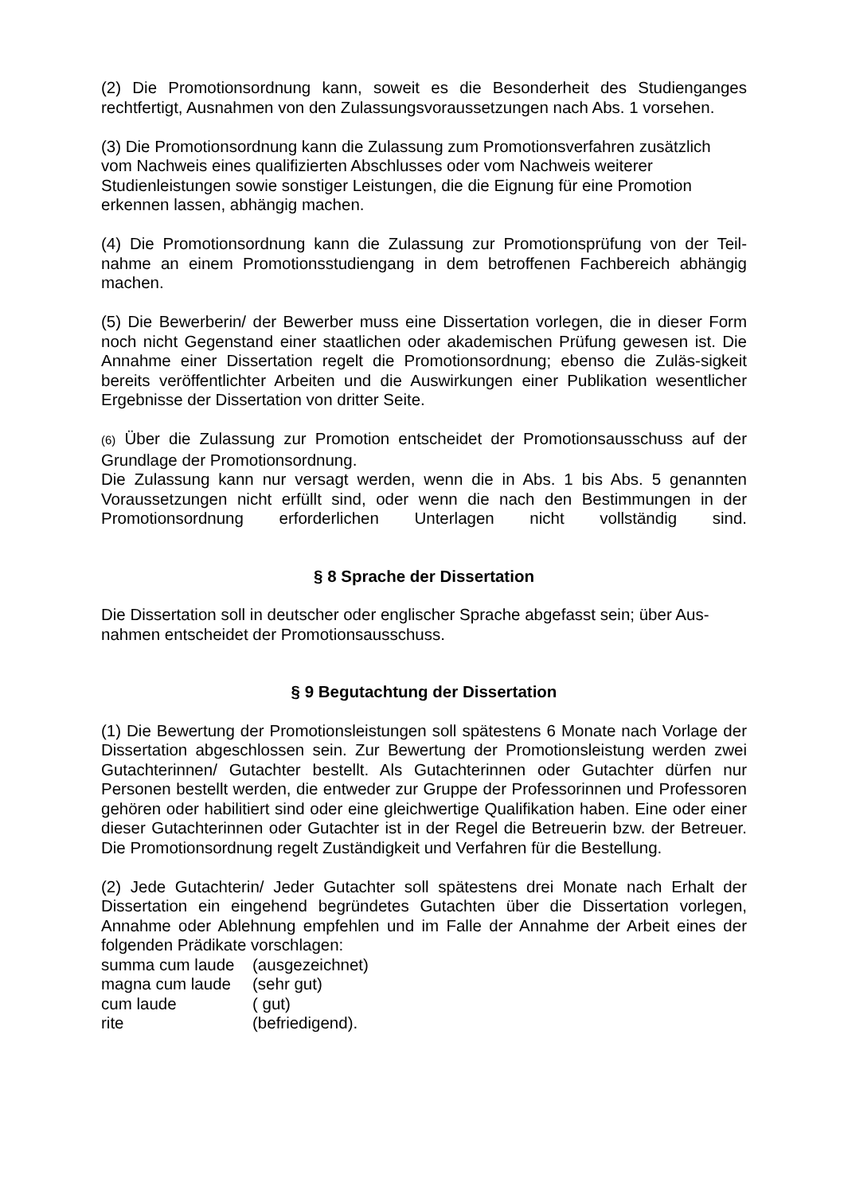(2) Die Promotionsordnung kann, soweit es die Besonderheit des Studienganges rechtfertigt, Ausnahmen von den Zulassungsvoraussetzungen nach Abs. 1 vorsehen.
(3) Die Promotionsordnung kann die Zulassung zum Promotionsverfahren zusätzlich
vom Nachweis eines qualifizierten Abschlusses oder vom Nachweis weiterer
Studienleistungen sowie sonstiger Leistungen, die die Eignung für eine Promotion
erkennen lassen, abhängig machen.
(4) Die Promotionsordnung kann die Zulassung zur Promotionsprüfung von der Teil-nahme an einem Promotionsstudiengang in dem betroffenen Fachbereich abhängig machen.
(5) Die Bewerberin/ der Bewerber muss eine Dissertation vorlegen, die in dieser Form noch nicht Gegenstand einer staatlichen oder akademischen Prüfung gewesen ist. Die Annahme einer Dissertation regelt die Promotionsordnung; ebenso die Zuläs-sigkeit bereits veröffentlichter Arbeiten und die Auswirkungen einer Publikation wesentlicher Ergebnisse der Dissertation von dritter Seite.
(6) Über die Zulassung zur Promotion entscheidet der Promotionsausschuss auf der Grundlage der Promotionsordnung.
Die Zulassung kann nur versagt werden, wenn die in Abs. 1 bis Abs. 5 genannten Voraussetzungen nicht erfüllt sind, oder wenn die nach den Bestimmungen in der Promotionsordnung erforderlichen Unterlagen nicht vollständig sind.
§ 8 Sprache der Dissertation
Die Dissertation soll in deutscher oder englischer Sprache abgefasst sein; über Aus-
nahmen entscheidet der Promotionsausschuss.
§ 9 Begutachtung der Dissertation
(1) Die Bewertung der Promotionsleistungen soll spätestens 6 Monate nach Vorlage der Dissertation abgeschlossen sein. Zur Bewertung der Promotionsleistung werden zwei Gutachterinnen/ Gutachter bestellt. Als Gutachterinnen oder Gutachter dürfen nur Personen bestellt werden, die entweder zur Gruppe der Professorinnen und Professoren gehören oder habilitiert sind oder eine gleichwertige Qualifikation haben. Eine oder einer dieser Gutachterinnen oder Gutachter ist in der Regel die Betreuerin bzw. der Betreuer. Die Promotionsordnung regelt Zuständigkeit und Verfahren für die Bestellung.
(2) Jede Gutachterin/ Jeder Gutachter soll spätestens drei Monate nach Erhalt der Dissertation ein eingehend begründetes Gutachten über die Dissertation vorlegen, Annahme oder Ablehnung empfehlen und im Falle der Annahme der Arbeit eines der folgenden Prädikate vorschlagen:
| summa cum laude | (ausgezeichnet) |
| magna cum laude | (sehr gut) |
| cum laude | ( gut) |
| rite | (befriedigend). |